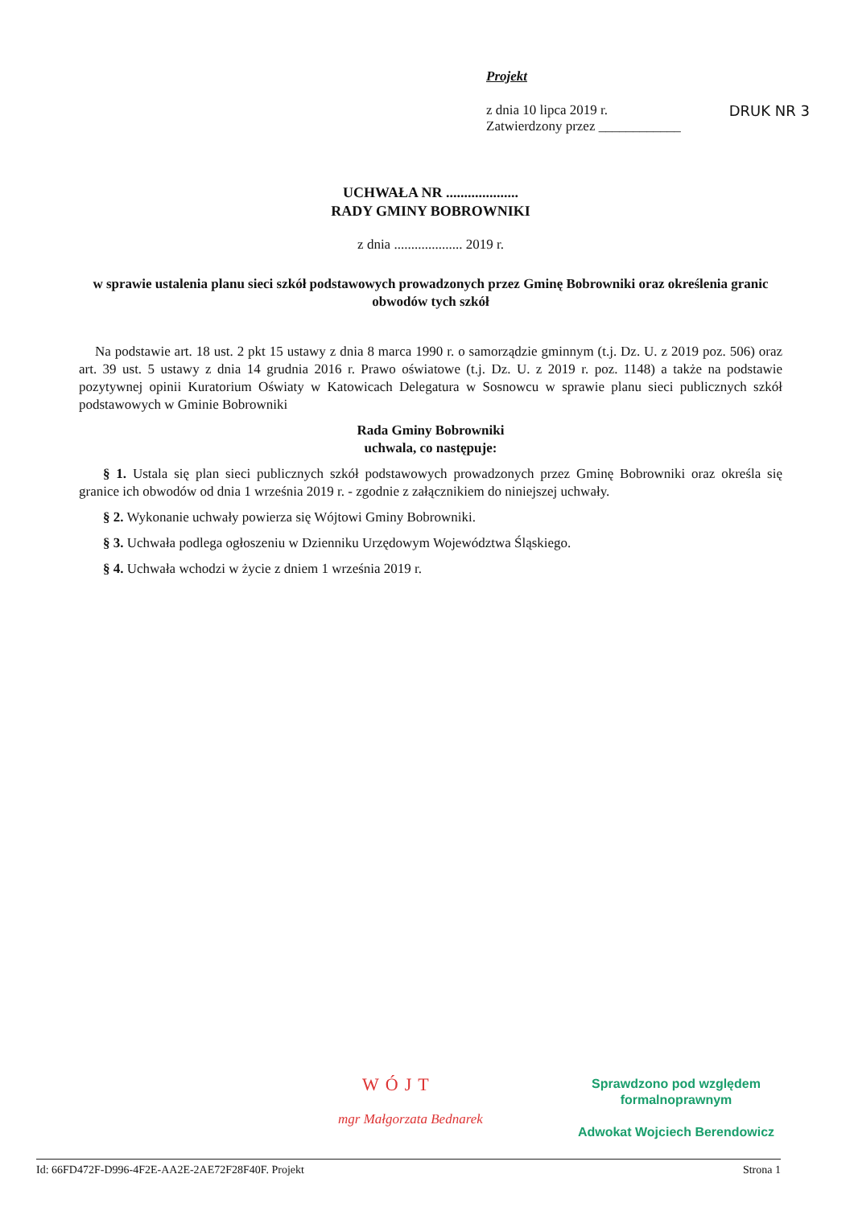Projekt
z dnia 10 lipca 2019 r.
Zatwierdzony przez ____________
DRUK NR 3
UCHWAŁA NR ....................
RADY GMINY BOBROWNIKI
z dnia .................... 2019 r.
w sprawie ustalenia planu sieci szkół podstawowych prowadzonych przez Gminę Bobrowniki oraz określenia granic obwodów tych szkół
Na podstawie art. 18 ust. 2 pkt 15 ustawy z dnia 8 marca 1990 r. o samorządzie gminnym (t.j. Dz. U. z 2019 poz. 506) oraz art. 39 ust. 5 ustawy z dnia 14 grudnia 2016 r. Prawo oświatowe (t.j. Dz. U. z 2019 r. poz. 1148) a także na podstawie pozytywnej opinii Kuratorium Oświaty w Katowicach Delegatura w Sosnowcu w sprawie planu sieci publicznych szkół podstawowych w Gminie Bobrowniki
Rada Gminy Bobrowniki
uchwala, co następuje:
§ 1. Ustala się plan sieci publicznych szkół podstawowych prowadzonych przez Gminę Bobrowniki oraz określa się granice ich obwodów od dnia 1 września 2019 r. - zgodnie z załącznikiem do niniejszej uchwały.
§ 2. Wykonanie uchwały powierza się Wójtowi Gminy Bobrowniki.
§ 3. Uchwała podlega ogłoszeniu w Dzienniku Urzędowym Województwa Śląskiego.
§ 4. Uchwała wchodzi w życie z dniem 1 września 2019 r.
WÓJT
mgr Małgorzata Bednarek
Sprawdzono pod względem
formalnoprawnym
Adwokat Wojciech Berendowicz
Id: 66FD472F-D996-4F2E-AA2E-2AE72F28F40F. Projekt Strona 1